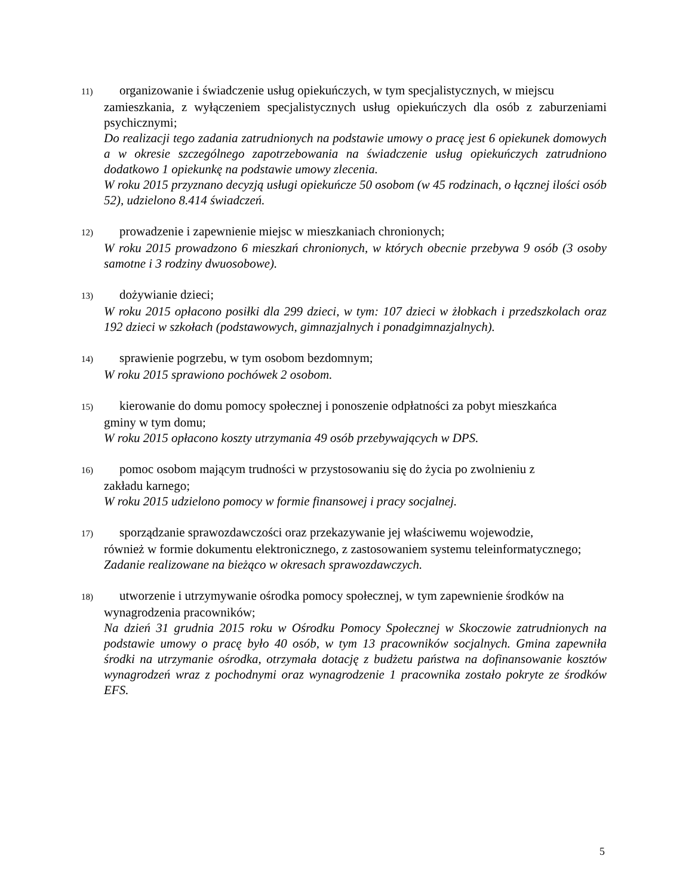11) organizowanie i świadczenie usług opiekuńczych, w tym specjalistycznych, w miejscu
zamieszkania, z wyłączeniem specjalistycznych usług opiekuńczych dla osób z zaburzeniami psychicznymi;
Do realizacji tego zadania zatrudnionych na podstawie umowy o pracę jest 6 opiekunek domowych a w okresie szczególnego zapotrzebowania na świadczenie usług opiekuńczych zatrudniono dodatkowo 1 opiekunkę na podstawie umowy zlecenia.
W roku 2015 przyznano decyzją usługi opiekuńcze 50 osobom (w 45 rodzinach, o łącznej ilości osób 52), udzielono 8.414 świadczeń.
12) prowadzenie i zapewnienie miejsc w mieszkaniach chronionych;
W roku 2015 prowadzono 6 mieszkań chronionych, w których obecnie przebywa 9 osób (3 osoby samotne i 3 rodziny dwuosobowe).
13) dożywianie dzieci;
W roku 2015 opłacono posiłki dla 299 dzieci, w tym: 107 dzieci w żłobkach i przedszkolach oraz 192 dzieci w szkołach (podstawowych, gimnazjalnych i ponadgimnazjalnych).
14) sprawienie pogrzebu, w tym osobom bezdomnym;
W roku 2015 sprawiono pochówek 2 osobom.
15) kierowanie do domu pomocy społecznej i ponoszenie odpłatności za pobyt mieszkańca
gminy w tym domu;
W roku 2015 opłacono koszty utrzymania 49 osób przebywających w DPS.
16) pomoc osobom mającym trudności w przystosowaniu się do życia po zwolnieniu z
zakładu karnego;
W roku 2015 udzielono pomocy w formie finansowej i pracy socjalnej.
17) sporządzanie sprawozdawczości oraz przekazywanie jej właściwemu wojewodzie,
również w formie dokumentu elektronicznego, z zastosowaniem systemu teleinformatycznego;
Zadanie realizowane na bieżąco w okresach sprawozdawczych.
18) utworzenie i utrzymywanie ośrodka pomocy społecznej, w tym zapewnienie środków na
wynagrodzenia pracowników;
Na dzień 31 grudnia 2015 roku w Ośrodku Pomocy Społecznej w Skoczowie zatrudnionych na podstawie umowy o pracę było 40 osób, w tym 13 pracowników socjalnych. Gmina zapewniła środki na utrzymanie ośrodka, otrzymała dotację z budżetu państwa na dofinansowanie kosztów wynagrodzeń wraz z pochodnymi oraz wynagrodzenie 1 pracownika zostało pokryte ze środków EFS.
5